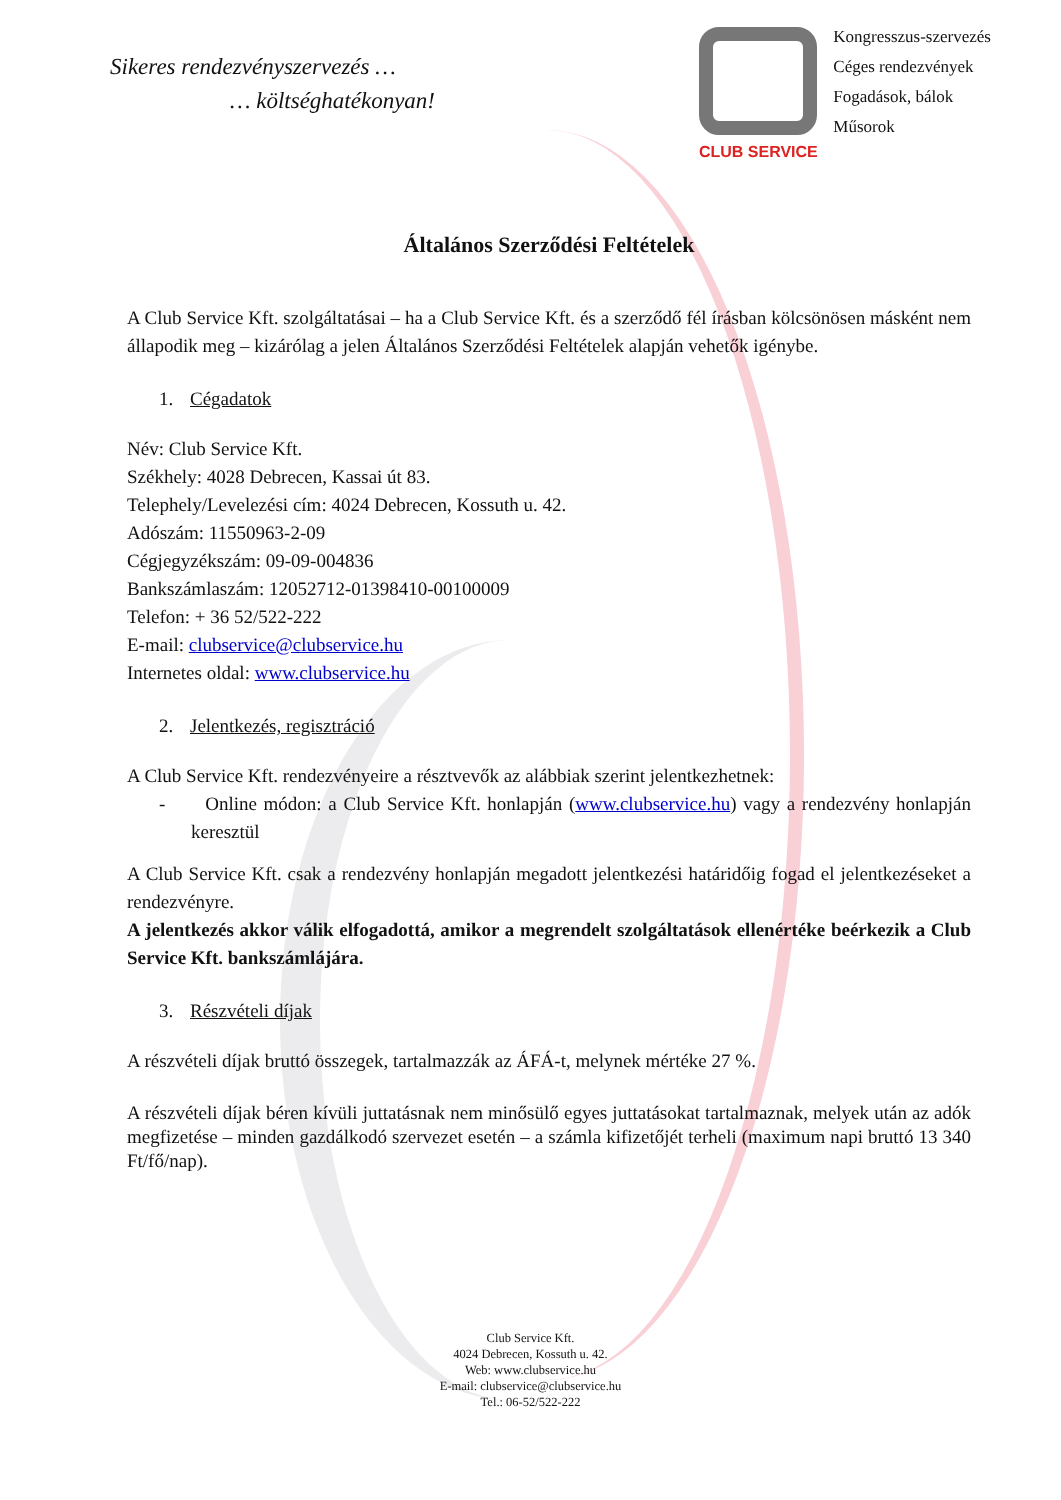Sikeres rendezvényszervezés …
… költséghatékonyan!
CLUB SERVICE
Kongresszus-szervezés
Céges rendezvények
Fogadások, bálok
Műsorok
Általános Szerződési Feltételek
A Club Service Kft. szolgáltatásai – ha a Club Service Kft. és a szerződő fél írásban kölcsönösen másként nem állapodik meg – kizárólag a jelen Általános Szerződési Feltételek alapján vehetők igénybe.
1. Cégadatok
Név: Club Service Kft.
Székhely: 4028 Debrecen, Kassai út 83.
Telephely/Levelezési cím: 4024 Debrecen, Kossuth u. 42.
Adószám: 11550963-2-09
Cégjegyzékszám: 09-09-004836
Bankszámlaszám: 12052712-01398410-00100009
Telefon: + 36 52/522-222
E-mail: clubservice@clubservice.hu
Internetes oldal: www.clubservice.hu
2. Jelentkezés, regisztráció
A Club Service Kft. rendezvényeire a résztvevők az alábbiak szerint jelentkezhetnek:
- Online módon: a Club Service Kft. honlapján (www.clubservice.hu) vagy a rendezvény honlapján keresztül
A Club Service Kft. csak a rendezvény honlapján megadott jelentkezési határidőig fogad el jelentkezéseket a rendezvényre.
A jelentkezés akkor válik elfogadottá, amikor a megrendelt szolgáltatások ellenértéke beérkezik a Club Service Kft. bankszámlájára.
3. Részvételi díjak
A részvételi díjak bruttó összegek, tartalmazzák az ÁFÁ-t, melynek mértéke 27 %.
A részvételi díjak béren kívüli juttatásnak nem minősülő egyes juttatásokat tartalmaznak, melyek után az adók megfizetése – minden gazdálkodó szervezet esetén – a számla kifizetőjét terheli (maximum napi bruttó 13 340 Ft/fő/nap).
Club Service Kft.
4024 Debrecen, Kossuth u. 42.
Web: www.clubservice.hu
E-mail: clubservice@clubservice.hu
Tel.: 06-52/522-222